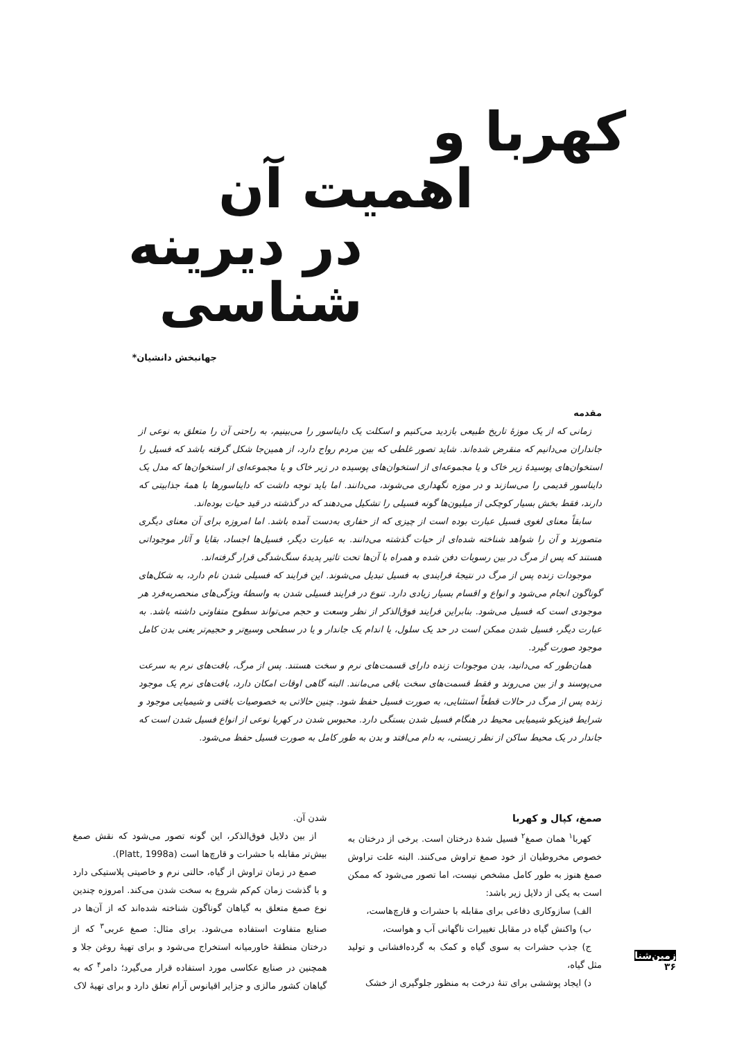کهربا و
اهمیت آن
در دیرینه شناسی
جهانبخش دانشیان*
مقدمه
زمانی که از یک موزهٔ تاریخ طبیعی بازدید می‌کنیم و اسکلت یک دایناسور را می‌بینیم، به راحتی آن را متعلق به نوعی از جانداران می‌دانیم که منقرض شده‌اند. شاید تصور غلطی که بین مردم رواج دارد، از همین‌جا شکل گرفته باشد که فسیل را استخوان‌های پوسیدهٔ زیر خاک و یا مجموعه‌ای از استخوان‌های پوسیده در زیر خاک و یا مجموعه‌ای از استخوان‌ها که مدل یک دایناسور قدیمی را می‌سازند و در موزه نگهداری می‌شوند، می‌دانند. اما باید توجه داشت که دایناسورها با همهٔ جذابیتی که دارند، فقط بخش بسیار کوچکی از میلیون‌ها گونه فسیلی را تشکیل می‌دهند که در گذشته در قید حیات بوده‌اند.
سابقاً معنای لغوی فسیل عبارت بوده است از چیزی که از حفاری به‌دست آمده باشد. اما امروزه برای آن معنای دیگری متصورند و آن را شواهد شناخته شده‌ای از حیات گذشته می‌دانند. به عبارت دیگر، فسیل‌ها اجساد، بقایا و آثار موجوداتی هستند که پس از مرگ در بین رسوبات دفن شده و همراه با آن‌ها تحت تاثیر پدیدهٔ سنگ‌شدگی قرار گرفته‌اند.
موجودات زنده پس از مرگ در نتیجهٔ فرایندی به فسیل تبدیل می‌شوند. این فرایند که فسیلی شدن نام دارد، به شکل‌های گوناگون انجام می‌شود و انواع و اقسام بسیار زیادی دارد. تنوع در فرایند فسیلی شدن به واسطهٔ ویژگی‌های منحصربه‌فرد هر موجودی است که فسیل می‌شود. بنابراین فرایند فوق‌الذکر از نظر وسعت و حجم می‌تواند سطوح متفاوتی داشته باشد. به عبارت دیگر، فسیل شدن ممکن است در حد یک سلول، یا اندام یک جاندار و یا در سطحی وسیع‌تر و حجیم‌تر یعنی بدن کامل موجود صورت گیرد.
همان‌طور که می‌دانید، بدن موجودات زنده دارای قسمت‌های نرم و سخت هستند. پس از مرگ، بافت‌های نرم به سرعت می‌پوسند و از بین می‌روند و فقط قسمت‌های سخت باقی می‌مانند. البته گاهی اوقات امکان دارد، بافت‌های نرم یک موجود زنده پس از مرگ در حالات قطعاً استثنایی، به صورت فسیل حفظ شود. چنین حالاتی به خصوصیات بافتی و شیمیایی موجود و شرایط فیزیکو شیمیایی محیط در هنگام فسیل شدن بستگی دارد. محبوس شدن در کهربا نوعی از انواع فسیل شدن است که جاندار در یک محیط ساکن از نظر زیستی، به دام می‌افتد و بدن به طور کامل به صورت فسیل حفظ می‌شود.
صمغ، کپال و کهربا
کهربا<sup>۱</sup> همان صمغ<sup>۲</sup> فسیل شدهٔ درختان است. برخی از درختان به خصوص مخروطیان از خود صمغ تراوش می‌کنند. البته علت تراوش صمغ هنوز به طور کامل مشخص نیست، اما تصور می‌شود که ممکن است به یکی از دلایل زیر باشد:
الف) سازوکاری دفاعی برای مقابله با حشرات و قارچ‌هاست،
ب) واکنش گیاه در مقابل تغییرات ناگهانی آب و هواست،
ج) جذب حشرات به سوی گیاه و کمک به گرده‌افشانی و تولید مثل گیاه،
د) ایجاد پوششی برای تنهٔ درخت به منظور جلوگیری از خشک
شدن آن.
از بین دلایل فوق‌الذکر، این گونه تصور می‌شود که نقش صمغ بیش‌تر مقابله با حشرات و قارچ‌ها است (Platt, 1998a).
صمغ در زمان تراوش از گیاه، حالتی نرم و خاصیتی پلاستیکی دارد و با گذشت زمان کم‌کم شروع به سخت شدن می‌کند. امروزه چندین نوع صمغ متعلق به گیاهان گوناگون شناخته شده‌اند که از آن‌ها در صنایع متفاوت استفاده می‌شود. برای مثال: صمغ عربی<sup>۳</sup> که از درختان منطقهٔ خاورمیانه استخراج می‌شود و برای تهیهٔ روغن جلا و همچنین در صنایع عکاسی مورد استفاده قرار می‌گیرد؛ دامر<sup>۴</sup> که به گیاهان کشور مالزی و جزایر اقیانوس آرام تعلق دارد و برای تهیهٔ لاک
زمین‌شناسی
۳۶